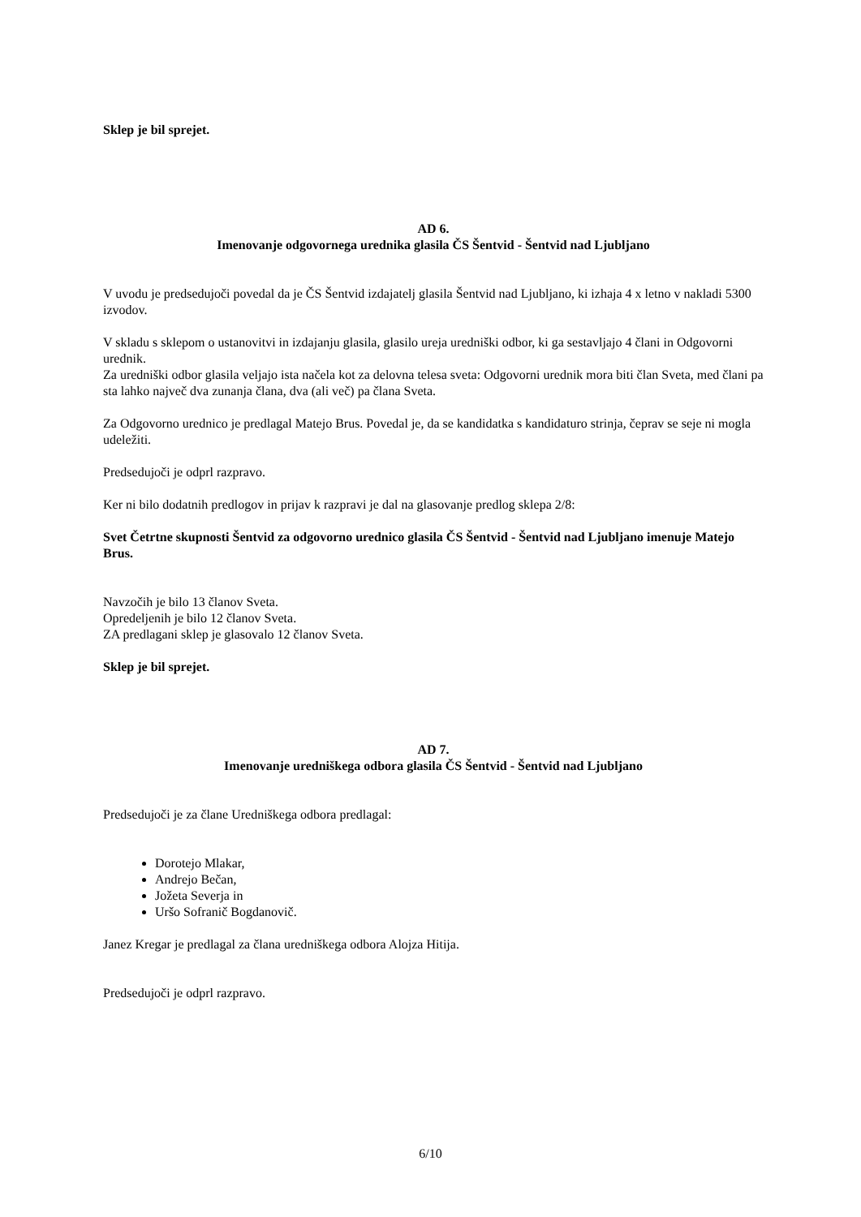Sklep je bil sprejet.
AD 6.
Imenovanje odgovornega urednika glasila ČS Šentvid - Šentvid nad Ljubljano
V uvodu je predsedujoči povedal da je ČS Šentvid izdajatelj glasila Šentvid nad Ljubljano, ki izhaja 4 x letno v nakladi 5300 izvodov.
V skladu s sklepom o ustanovitvi in izdajanju glasila, glasilo ureja uredniški odbor, ki ga sestavljajo 4 člani in Odgovorni urednik.
Za uredniški odbor glasila veljajo ista načela kot za delovna telesa sveta: Odgovorni urednik mora biti član Sveta, med člani pa sta lahko največ dva zunanja člana, dva (ali več) pa člana Sveta.
Za Odgovorno urednico je predlagal Matejo Brus. Povedal je, da se kandidatka s kandidaturo strinja, čeprav se seje ni mogla udeležiti.
Predsedujoči je odprl razpravo.
Ker ni bilo dodatnih predlogov in prijav k razpravi je dal na glasovanje predlog sklepa 2/8:
Svet Četrtne skupnosti Šentvid za odgovorno urednico glasila ČS Šentvid - Šentvid nad Ljubljano imenuje Matejo Brus.
Navzočih je bilo 13 članov Sveta.
Opredeljenih je bilo 12 članov Sveta.
ZA predlagani sklep je glasovalo 12 članov Sveta.
Sklep je bil sprejet.
AD 7.
Imenovanje uredniškega odbora glasila ČS Šentvid - Šentvid nad Ljubljano
Predsedujoči je za člane Uredniškega odbora predlagal:
Dorotejo Mlakar,
Andrejo Bečan,
Jožeta Severja in
Uršo Sofranič Bogdanovič.
Janez Kregar je predlagal za člana uredniškega odbora Alojza Hitija.
Predsedujoči je odprl razpravo.
6/10